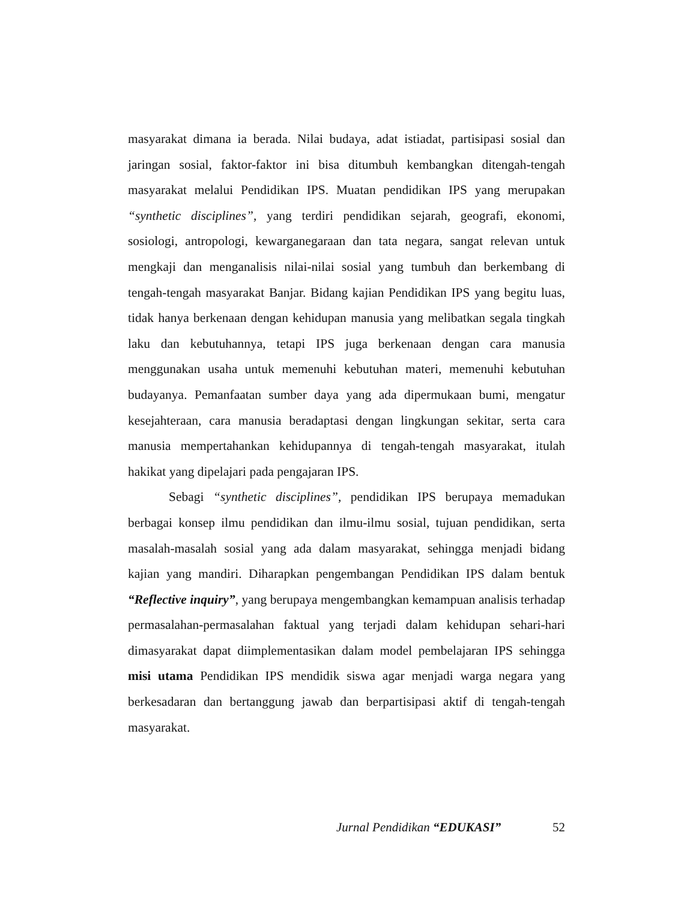masyarakat dimana ia berada. Nilai budaya, adat istiadat, partisipasi sosial dan jaringan sosial, faktor-faktor ini bisa ditumbuh kembangkan ditengah-tengah masyarakat melalui Pendidikan IPS. Muatan pendidikan IPS yang merupakan “synthetic disciplines”, yang terdiri pendidikan sejarah, geografi, ekonomi, sosiologi, antropologi, kewarganegaraan dan tata negara, sangat relevan untuk mengkaji dan menganalisis nilai-nilai sosial yang tumbuh dan berkembang di tengah-tengah masyarakat Banjar. Bidang kajian Pendidikan IPS yang begitu luas, tidak hanya berkenaan dengan kehidupan manusia yang melibatkan segala tingkah laku dan kebutuhannya, tetapi IPS juga berkenaan dengan cara manusia menggunakan usaha untuk memenuhi kebutuhan materi, memenuhi kebutuhan budayanya. Pemanfaatan sumber daya yang ada dipermukaan bumi, mengatur kesejahteraan, cara manusia beradaptasi dengan lingkungan sekitar, serta cara manusia mempertahankan kehidupannya di tengah-tengah masyarakat, itulah hakikat yang dipelajari pada pengajaran IPS.
Sebagi “synthetic disciplines”, pendidikan IPS berupaya memadukan berbagai konsep ilmu pendidikan dan ilmu-ilmu sosial, tujuan pendidikan, serta masalah-masalah sosial yang ada dalam masyarakat, sehingga menjadi bidang kajian yang mandiri. Diharapkan pengembangan Pendidikan IPS dalam bentuk “Reflective inquiry”, yang berupaya mengembangkan kemampuan analisis terhadap permasalahan-permasalahan faktual yang terjadi dalam kehidupan sehari-hari dimasyarakat dapat diimplementasikan dalam model pembelajaran IPS sehingga misi utama Pendidikan IPS mendidik siswa agar menjadi warga negara yang berkesadaran dan bertanggung jawab dan berpartisipasi aktif di tengah-tengah masyarakat.
Jurnal Pendidikan “EDUKASI” 52